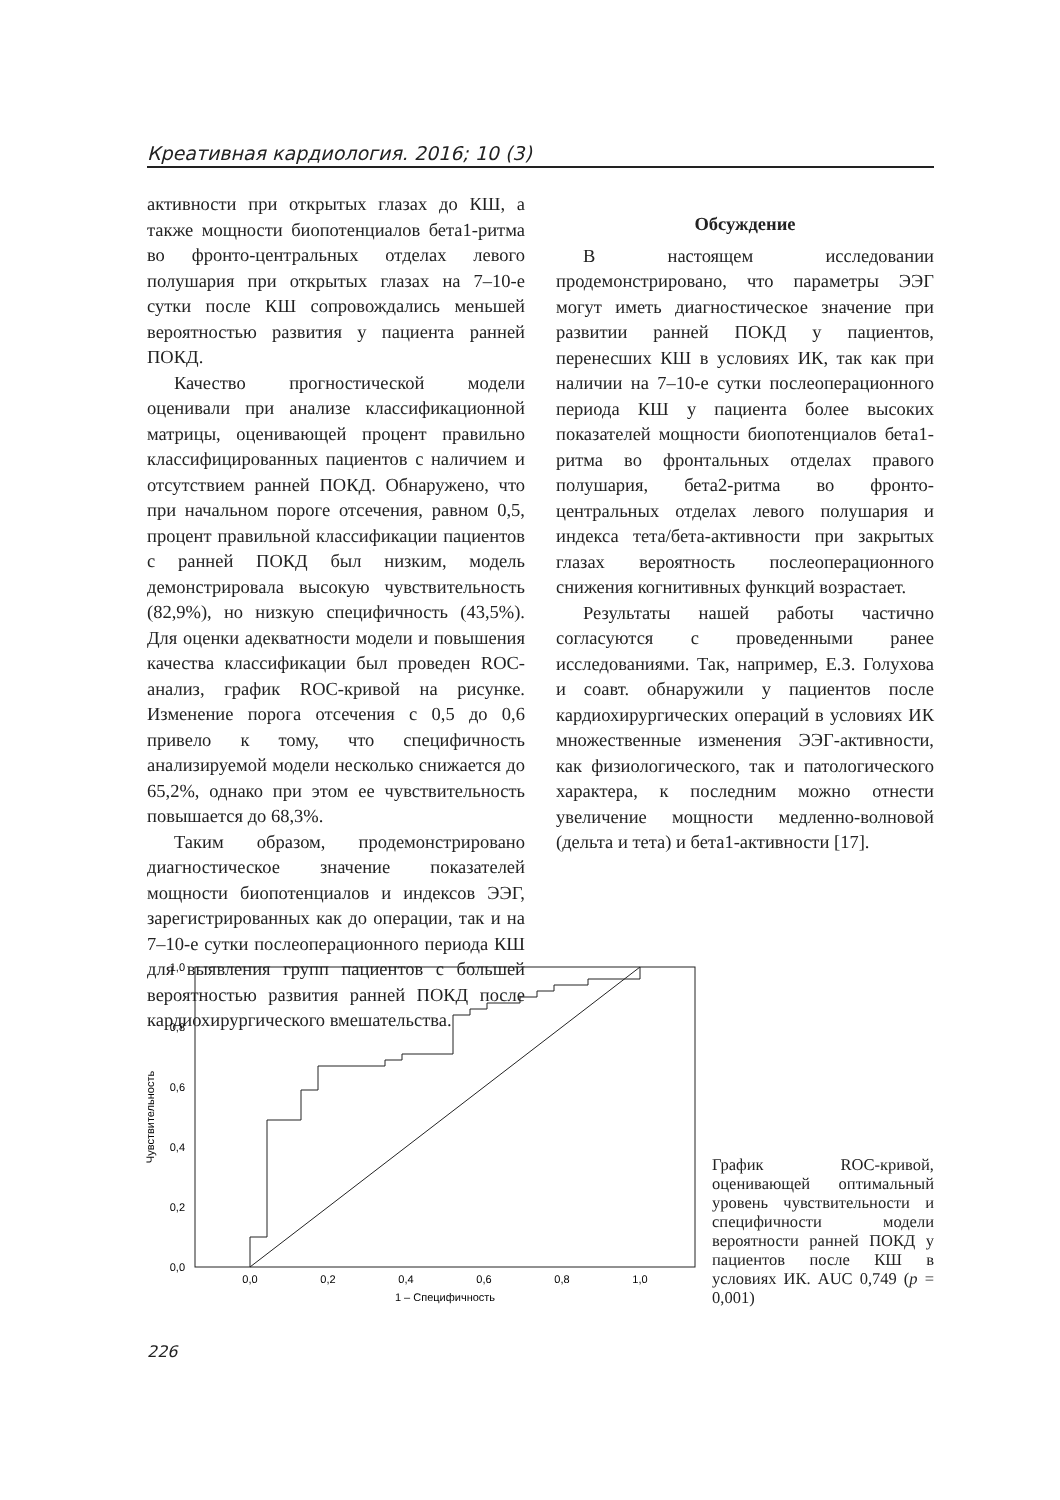Креативная кардиология. 2016; 10 (3)
активности при открытых глазах до КШ, а также мощности биопотенциалов бета1-ритма во фронто-центральных отделах левого полушария при открытых глазах на 7–10-е сутки после КШ сопровождались меньшей вероятностью развития у пациента ранней ПОКД.
Качество прогностической модели оценивали при анализе классификационной матрицы, оценивающей процент правильно классифицированных пациентов с наличием и отсутствием ранней ПОКД. Обнаружено, что при начальном пороге отсечения, равном 0,5, процент правильной классификации пациентов с ранней ПОКД был низким, модель демонстрировала высокую чувствительность (82,9%), но низкую специфичность (43,5%). Для оценки адекватности модели и повышения качества классификации был проведен ROC-анализ, график ROC-кривой на рисунке. Изменение порога отсечения с 0,5 до 0,6 привело к тому, что специфичность анализируемой модели несколько снижается до 65,2%, однако при этом ее чувствительность повышается до 68,3%.
Таким образом, продемонстрировано диагностическое значение показателей мощности биопотенциалов и индексов ЭЭГ, зарегистрированных как до операции, так и на 7–10-е сутки послеоперационного периода КШ для выявления групп пациентов с большей вероятностью развития ранней ПОКД после кардиохирургического вмешательства.
Обсуждение
В настоящем исследовании продемонстрировано, что параметры ЭЭГ могут иметь диагностическое значение при развитии ранней ПОКД у пациентов, перенесших КШ в условиях ИК, так как при наличии на 7–10-е сутки послеоперационного периода КШ у пациента более высоких показателей мощности биопотенциалов бета1-ритма во фронтальных отделах правого полушария, бета2-ритма во фронто-центральных отделах левого полушария и индекса тета/бета-активности при закрытых глазах вероятность послеоперационного снижения когнитивных функций возрастает.
Результаты нашей работы частично согласуются с проведенными ранее исследованиями. Так, например, Е.З. Голухова и соавт. обнаружили у пациентов после кардиохирургических операций в условиях ИК множественные изменения ЭЭГ-активности, как физиологического, так и патологического характера, к последним можно отнести увеличение мощности медленно-волновой (дельта и тета) и бета1-активности [17].
1,0
0,8
0,6
0,4
0,2
0,0
0,0
0,2
0,4
0,6
0,8
1,0
1 – Специфичность
Чувствительность
График ROC-кривой, оценивающей оптимальный уровень чувствительности и специфичности модели вероятности ранней ПОКД у пациентов после КШ в условиях ИК. AUC 0,749 (p = 0,001)
226